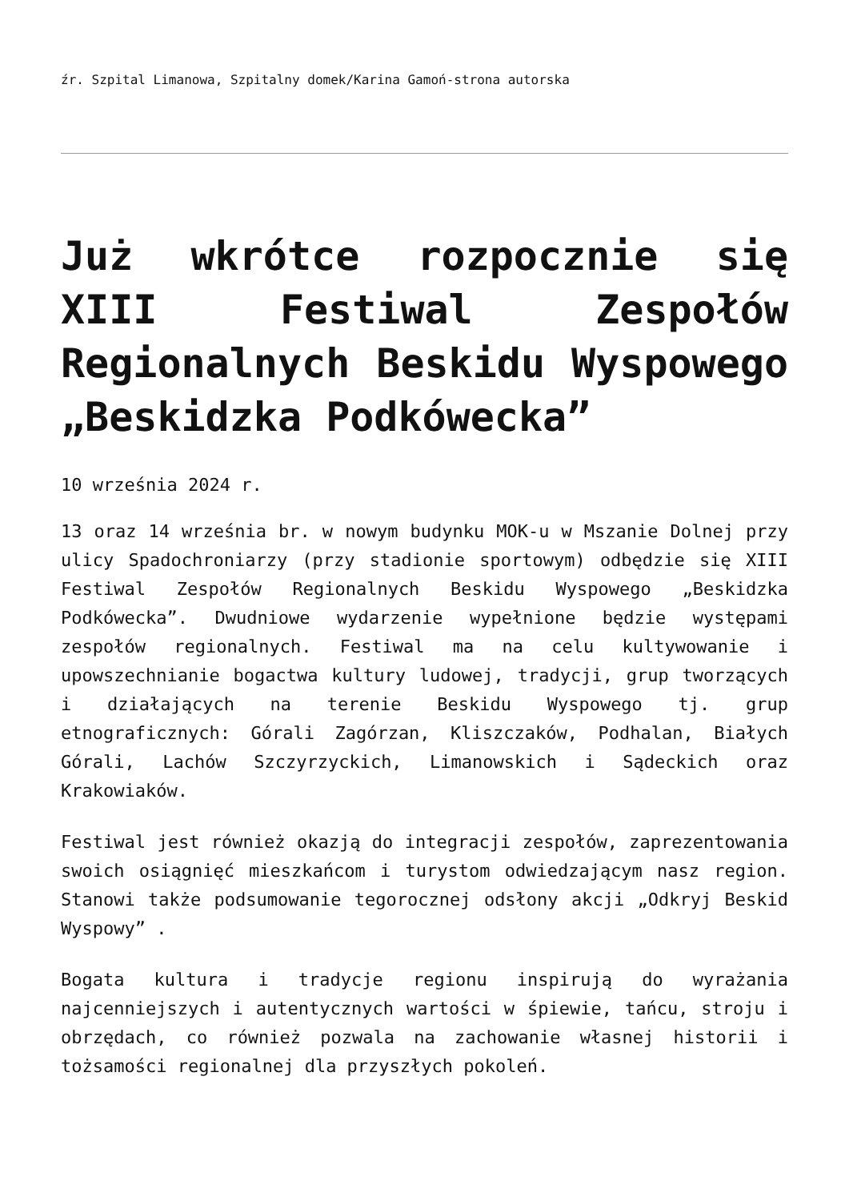źr. Szpital Limanowa, Szpitalny domek/Karina Gamoń-strona autorska
Już wkrótce rozpocznie się XIII Festiwal Zespołów Regionalnych Beskidu Wyspowego „Beskidzka Podkówecka”
10 września 2024 r.
13 oraz 14 września br. w nowym budynku MOK-u w Mszanie Dolnej przy ulicy Spadochroniarzy (przy stadionie sportowym) odbędzie się XIII Festiwal Zespołów Regionalnych Beskidu Wyspowego „Beskidzka Podkówecka”. Dwudniowe wydarzenie wypełnione będzie występami zespołów regionalnych. Festiwal ma na celu kultywowanie i upowszechnianie bogactwa kultury ludowej, tradycji, grup tworzących i działających na terenie Beskidu Wyspowego tj. grup etnograficznych: Górali Zagórzan, Kliszczaków, Podhalan, Białych Górali, Lachów Szczyrzyckich, Limanowskich i Sądeckich oraz Krakowiaków.
Festiwal jest również okazją do integracji zespołów, zaprezentowania swoich osiągnięć mieszkańcom i turystom odwiedzającym nasz region. Stanowi także podsumowanie tegorocznej odsłony akcji „Odkryj Beskid Wyspowy” .
Bogata kultura i tradycje regionu inspirują do wyrażania najcenniejszych i autentycznych wartości w śpiewie, tańcu, stroju i obrzędach, co również pozwala na zachowanie własnej historii i tożsamości regionalnej dla przyszłych pokoleń.